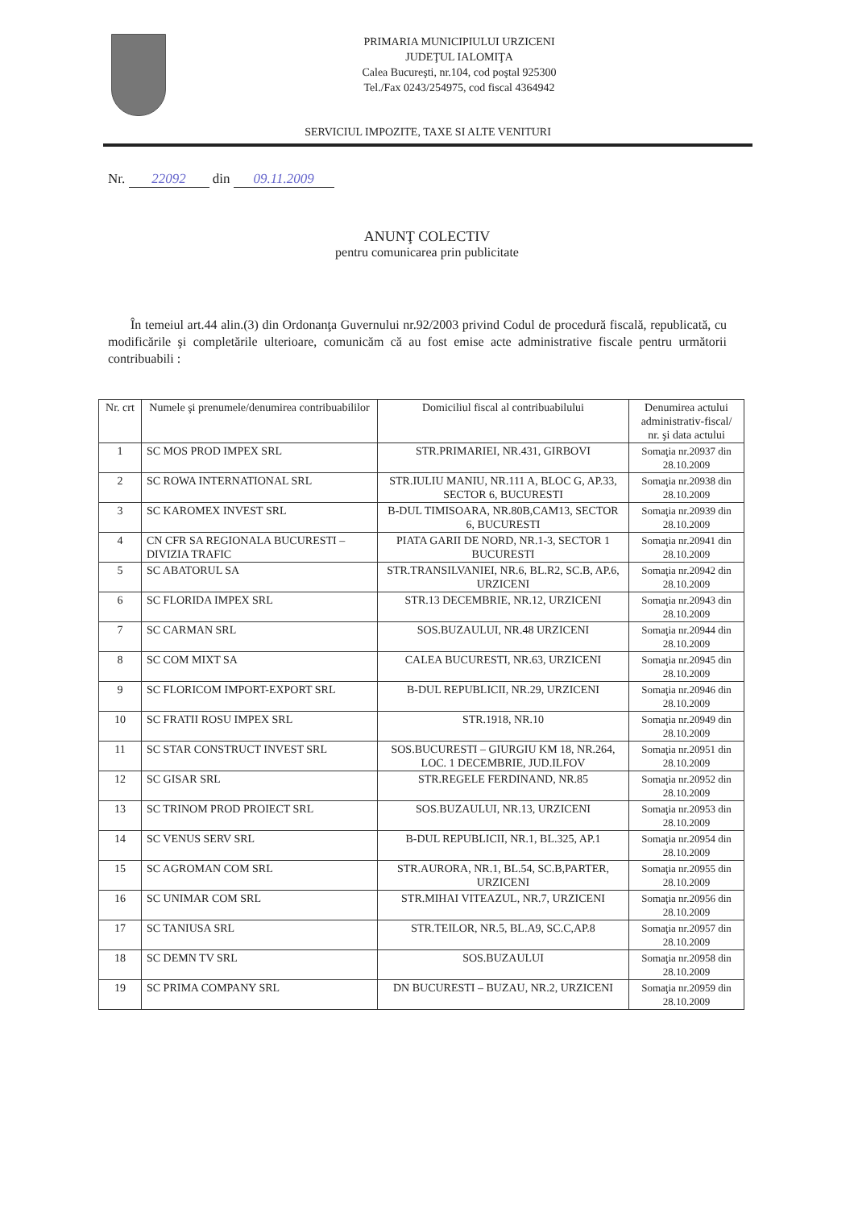PRIMARIA MUNICIPIULUI URZICENI
JUDEŢUL IALOMIŢA
Calea Bucureşti, nr.104, cod poştal 925300
Tel./Fax 0243/254975, cod fiscal 4364942
SERVICIUL IMPOZITE, TAXE SI ALTE VENITURI
Nr. 22092 din 09.11.2009
ANUNŢ COLECTIV
pentru comunicarea prin publicitate
În temeiul art.44 alin.(3) din Ordonanţa Guvernului nr.92/2003 privind Codul de procedură fiscală, republicată, cu modificările şi completările ulterioare, comunicăm că au fost emise acte administrative fiscale pentru următorii contribuabili :
| Nr. crt | Numele şi prenumele/denumirea contribuabililor | Domiciliul fiscal al contribuabilului | Denumirea actului administrativ-fiscal/ nr. şi data actului |
| --- | --- | --- | --- |
| 1 | SC MOS PROD IMPEX SRL | STR.PRIMARIEI, NR.431, GIRBOVI | Somaţia nr.20937 din 28.10.2009 |
| 2 | SC ROWA INTERNATIONAL SRL | STR.IULIU MANIU, NR.111 A, BLOC G, AP.33, SECTOR 6, BUCURESTI | Somaţia nr.20938 din 28.10.2009 |
| 3 | SC KAROMEX INVEST SRL | B-DUL TIMISOARA, NR.80B,CAM13, SECTOR 6, BUCURESTI | Somaţia nr.20939 din 28.10.2009 |
| 4 | CN CFR SA REGIONALA BUCURESTI – DIVIZIA TRAFIC | PIATA GARII DE NORD, NR.1-3, SECTOR 1 BUCURESTI | Somaţia nr.20941 din 28.10.2009 |
| 5 | SC ABATORUL SA | STR.TRANSILVANIEI, NR.6, BL.R2, SC.B, AP.6, URZICENI | Somaţia nr.20942 din 28.10.2009 |
| 6 | SC FLORIDA IMPEX SRL | STR.13 DECEMBRIE, NR.12, URZICENI | Somaţia nr.20943 din 28.10.2009 |
| 7 | SC CARMAN SRL | SOS.BUZAULUI, NR.48 URZICENI | Somaţia nr.20944 din 28.10.2009 |
| 8 | SC COM MIXT SA | CALEA BUCURESTI, NR.63, URZICENI | Somaţia nr.20945 din 28.10.2009 |
| 9 | SC FLORICOM IMPORT-EXPORT SRL | B-DUL REPUBLICII, NR.29, URZICENI | Somaţia nr.20946 din 28.10.2009 |
| 10 | SC FRATII ROSU IMPEX SRL | STR.1918, NR.10 | Somaţia nr.20949 din 28.10.2009 |
| 11 | SC STAR CONSTRUCT INVEST SRL | SOS.BUCURESTI – GIURGIU KM 18, NR.264, LOC. 1 DECEMBRIE, JUD.ILFOV | Somaţia nr.20951 din 28.10.2009 |
| 12 | SC GISAR SRL | STR.REGELE FERDINAND, NR.85 | Somaţia nr.20952 din 28.10.2009 |
| 13 | SC TRINOM PROD PROIECT SRL | SOS.BUZAULUI, NR.13, URZICENI | Somaţia nr.20953 din 28.10.2009 |
| 14 | SC VENUS SERV SRL | B-DUL REPUBLICII, NR.1, BL.325, AP.1 | Somaţia nr.20954 din 28.10.2009 |
| 15 | SC AGROMAN COM SRL | STR.AURORA, NR.1, BL.54, SC.B,PARTER, URZICENI | Somaţia nr.20955 din 28.10.2009 |
| 16 | SC UNIMAR COM SRL | STR.MIHAI VITEAZUL, NR.7, URZICENI | Somaţia nr.20956 din 28.10.2009 |
| 17 | SC TANIUSA SRL | STR.TEILOR, NR.5, BL.A9, SC.C,AP.8 | Somaţia nr.20957 din 28.10.2009 |
| 18 | SC DEMN TV SRL | SOS.BUZAULUI | Somaţia nr.20958 din 28.10.2009 |
| 19 | SC PRIMA COMPANY SRL | DN BUCURESTI – BUZAU, NR.2, URZICENI | Somaţia nr.20959 din 28.10.2009 |